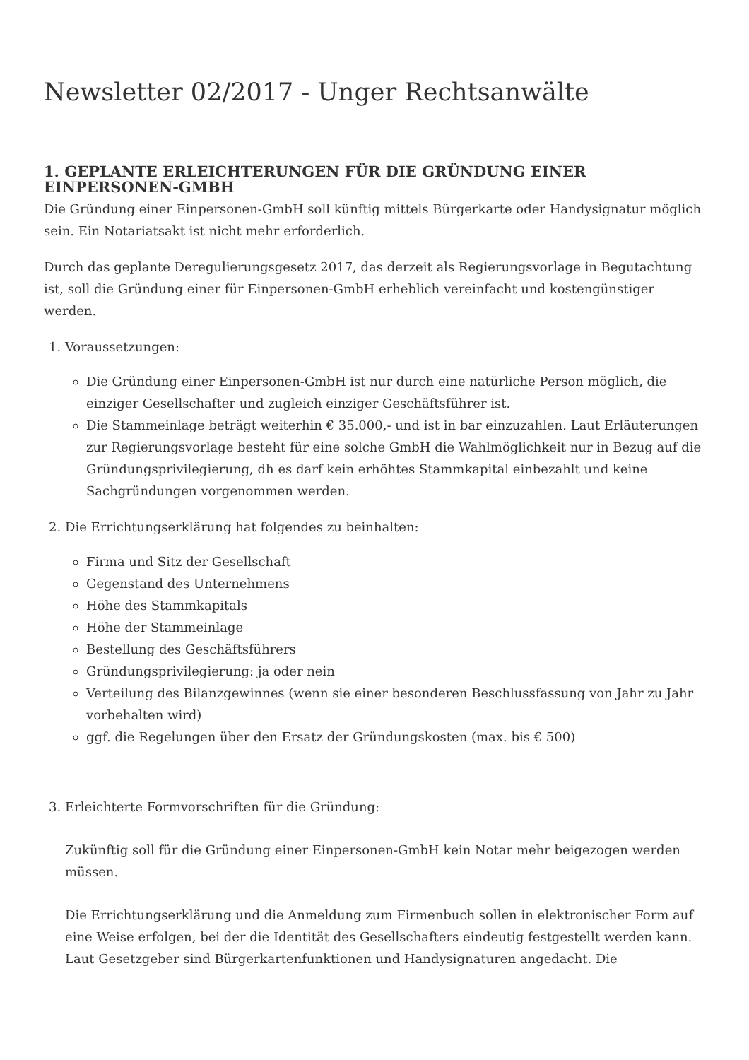Newsletter 02/2017 - Unger Rechtsanwälte
1. GEPLANTE ERLEICHTERUNGEN FÜR DIE GRÜNDUNG EINER EINPERSONEN-GMBH
Die Gründung einer Einpersonen-GmbH soll künftig mittels Bürgerkarte oder Handysignatur möglich sein. Ein Notariatsakt ist nicht mehr erforderlich.
Durch das geplante Deregulierungsgesetz 2017, das derzeit als Regierungsvorlage in Begutachtung ist, soll die Gründung einer für Einpersonen-GmbH erheblich vereinfacht und kostengünstiger werden.
1. Voraussetzungen:
Die Gründung einer Einpersonen-GmbH ist nur durch eine natürliche Person möglich, die einziger Gesellschafter und zugleich einziger Geschäftsführer ist.
Die Stammeinlage beträgt weiterhin € 35.000,- und ist in bar einzuzahlen. Laut Erläuterungen zur Regierungsvorlage besteht für eine solche GmbH die Wahlmöglichkeit nur in Bezug auf die Gründungsprivilegierung, dh es darf kein erhöhtes Stammkapital einbezahlt und keine Sachgründungen vorgenommen werden.
2. Die Errichtungserklärung hat folgendes zu beinhalten:
Firma und Sitz der Gesellschaft
Gegenstand des Unternehmens
Höhe des Stammkapitals
Höhe der Stammeinlage
Bestellung des Geschäftsführers
Gründungsprivilegierung: ja oder nein
Verteilung des Bilanzgewinnes (wenn sie einer besonderen Beschlussfassung von Jahr zu Jahr vorbehalten wird)
ggf. die Regelungen über den Ersatz der Gründungskosten (max. bis € 500)
3. Erleichterte Formvorschriften für die Gründung:
Zukünftig soll für die Gründung einer Einpersonen-GmbH kein Notar mehr beigezogen werden müssen.
Die Errichtungserklärung und die Anmeldung zum Firmenbuch sollen in elektronischer Form auf eine Weise erfolgen, bei der die Identität des Gesellschafters eindeutig festgestellt werden kann. Laut Gesetzgeber sind Bürgerkartenfunktionen und Handysignaturen angedacht. Die